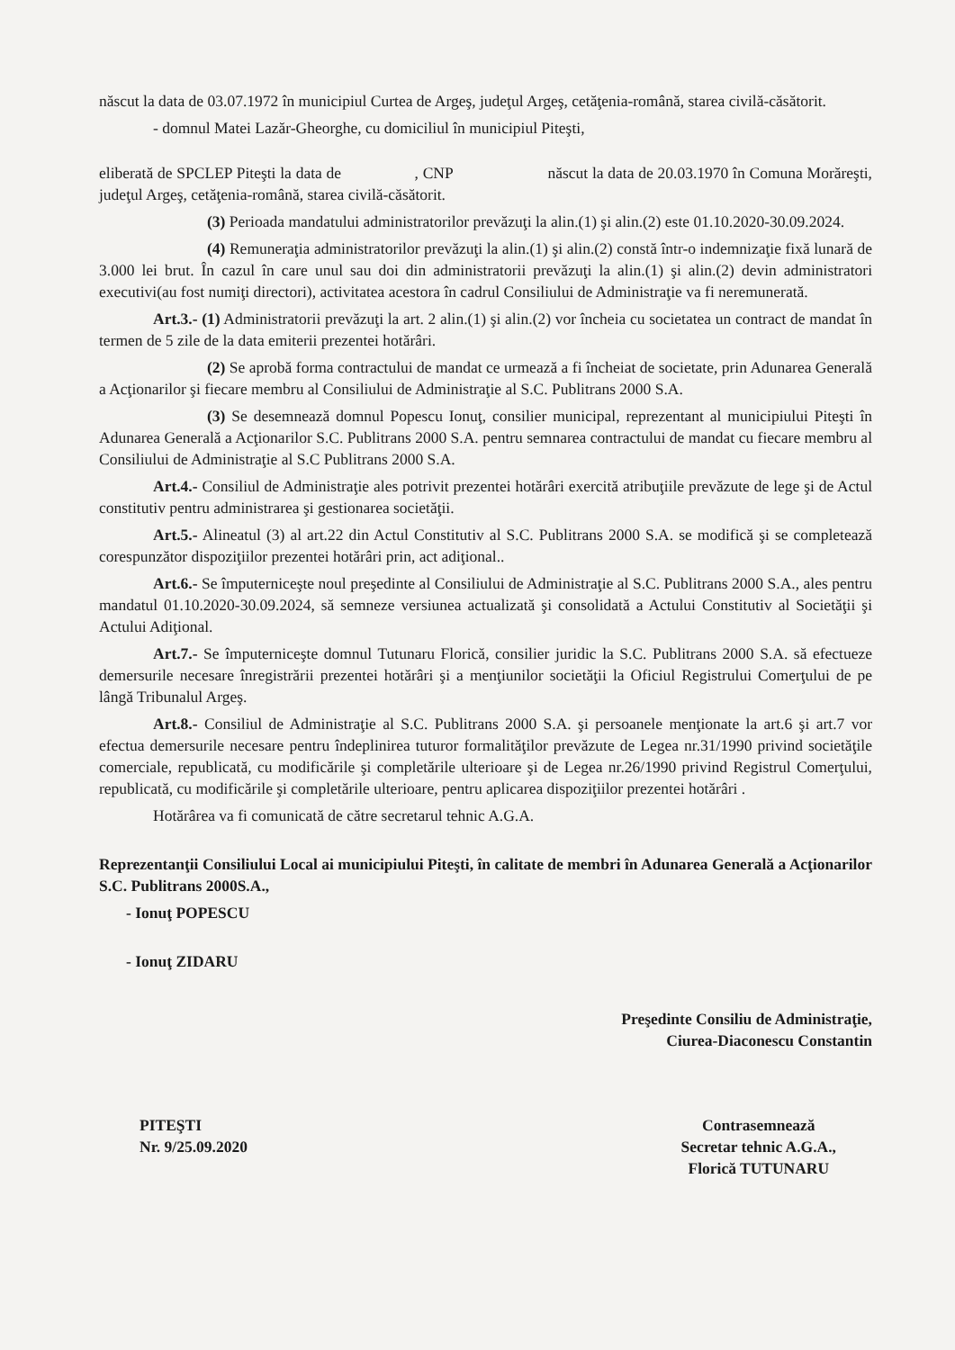născut la data de 03.07.1972 în municipiul Curtea de Argeş, judeţul Argeş, cetăţenia-română, starea civilă-căsătorit.
- domnul Matei Lazăr-Gheorghe, cu domiciliul în municipiul Piteşti,
eliberată de SPCLEP Piteşti la data de , CNP născut la data de 20.03.1970 în Comuna Morăreşti, judeţul Argeş, cetăţenia-română, starea civilă-căsătorit.
(3) Perioada mandatului administratorilor prevăzuţi la alin.(1) şi alin.(2) este 01.10.2020-30.09.2024.
(4) Remuneraţia administratorilor prevăzuţi la alin.(1) şi alin.(2) constă într-o indemnizaţie fixă lunară de 3.000 lei brut. În cazul în care unul sau doi din administratorii prevăzuţi la alin.(1) şi alin.(2) devin administratori executivi(au fost numiţi directori), activitatea acestora în cadrul Consiliului de Administraţie va fi neremunerată.
Art.3.- (1) Administratorii prevăzuţi la art. 2 alin.(1) şi alin.(2) vor încheia cu societatea un contract de mandat în termen de 5 zile de la data emiterii prezentei hotărâri.
(2) Se aprobă forma contractului de mandat ce urmează a fi încheiat de societate, prin Adunarea Generală a Acţionarilor şi fiecare membru al Consiliului de Administraţie al S.C. Publitrans 2000 S.A.
(3) Se desemnează domnul Popescu Ionuţ, consilier municipal, reprezentant al municipiului Piteşti în Adunarea Generală a Acţionarilor S.C. Publitrans 2000 S.A. pentru semnarea contractului de mandat cu fiecare membru al Consiliului de Administraţie al S.C Publitrans 2000 S.A.
Art.4.- Consiliul de Administraţie ales potrivit prezentei hotărâri exercită atribuţiile prevăzute de lege şi de Actul constitutiv pentru administrarea şi gestionarea societăţii.
Art.5.- Alineatul (3) al art.22 din Actul Constitutiv al S.C. Publitrans 2000 S.A. se modifică şi se completează corespunzător dispoziţiilor prezentei hotărâri prin, act adiţional..
Art.6.- Se împuterniceşte noul preşedinte al Consiliului de Administraţie al S.C. Publitrans 2000 S.A., ales pentru mandatul 01.10.2020-30.09.2024, să semneze versiunea actualizată şi consolidată a Actului Constitutiv al Societăţii şi Actului Adiţional.
Art.7.- Se împuterniceşte domnul Tutunaru Florică, consilier juridic la S.C. Publitrans 2000 S.A. să efectueze demersurile necesare înregistrării prezentei hotărâri şi a menţiunilor societăţii la Oficiul Registrului Comerţului de pe lângă Tribunalul Argeş.
Art.8.- Consiliul de Administraţie al S.C. Publitrans 2000 S.A. şi persoanele menţionate la art.6 şi art.7 vor efectua demersurile necesare pentru îndeplinirea tuturor formalităţilor prevăzute de Legea nr.31/1990 privind societăţile comerciale, republicată, cu modificările şi completările ulterioare şi de Legea nr.26/1990 privind Registrul Comerţului, republicată, cu modificările şi completările ulterioare, pentru aplicarea dispoziţiilor prezentei hotărâri .
Hotărârea va fi comunicată de către secretarul tehnic A.G.A.
Reprezentanţii Consiliului Local ai municipiului Piteşti, în calitate de membri în Adunarea Generală a Acţionarilor S.C. Publitrans 2000S.A.,
- Ionuţ POPESCU
- Ionuţ ZIDARU
Preşedinte Consiliu de Administraţie,
Ciurea-Diaconescu Constantin
PITEŞTI
Nr. 9/25.09.2020
Contrasemnează
Secretar tehnic A.G.A.,
Florică TUTUNARU